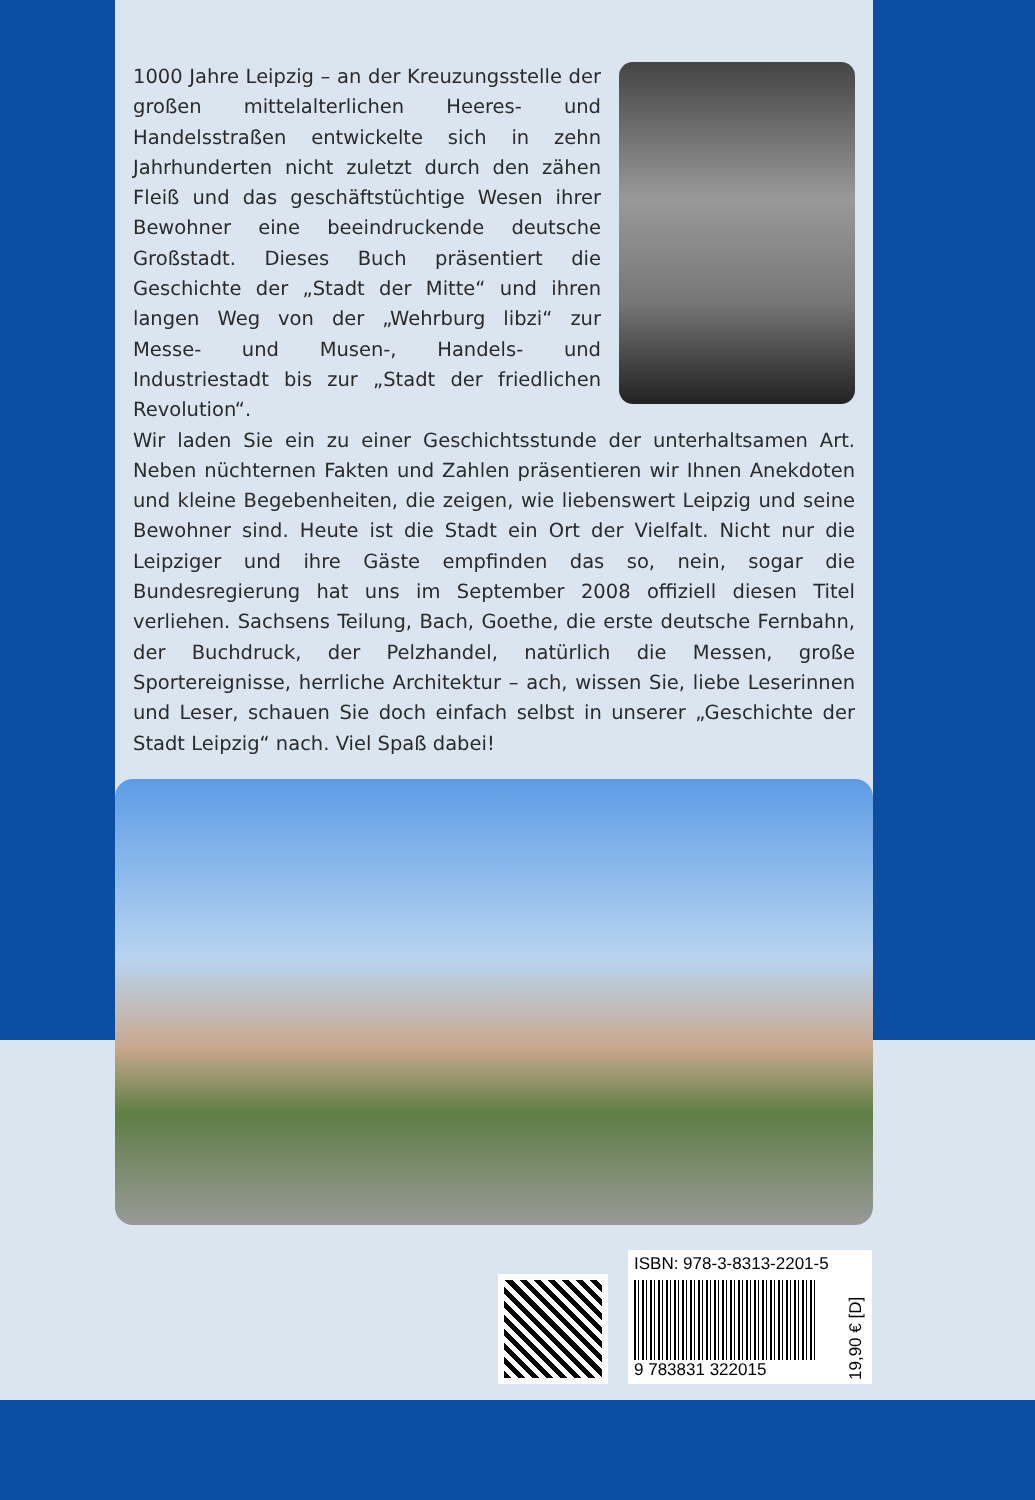1000 Jahre Leipzig – an der Kreuzungsstelle der großen mittelalterlichen Heeres- und Handelsstraßen entwickelte sich in zehn Jahrhunderten nicht zuletzt durch den zähen Fleiß und das geschäftstüchtige Wesen ihrer Bewohner eine beeindruckende deutsche Großstadt. Dieses Buch präsentiert die Geschichte der „Stadt der Mitte“ und ihren langen Weg von der „Wehrburg libzi“ zur Messe- und Musen-, Handels- und Industriestadt bis zur „Stadt der friedlichen Revolution“.
Wir laden Sie ein zu einer Geschichtsstunde der unterhaltsamen Art. Neben nüchternen Fakten und Zahlen präsentieren wir Ihnen Anekdoten und kleine Begebenheiten, die zeigen, wie liebenswert Leipzig und seine Bewohner sind. Heute ist die Stadt ein Ort der Vielfalt. Nicht nur die Leipziger und ihre Gäste empfinden das so, nein, sogar die Bundesregierung hat uns im September 2008 offiziell diesen Titel verliehen. Sachsens Teilung, Bach, Goethe, die erste deutsche Fernbahn, der Buchdruck, der Pelzhandel, natürlich die Messen, große Sportereignisse, herrliche Architektur – ach, wissen Sie, liebe Leserinnen und Leser, schauen Sie doch einfach selbst in unserer „Geschichte der Stadt Leipzig“ nach. Viel Spaß dabei!
ISBN: 978-3-8313-2201-5
9 783831 322015
19,90 € [D]